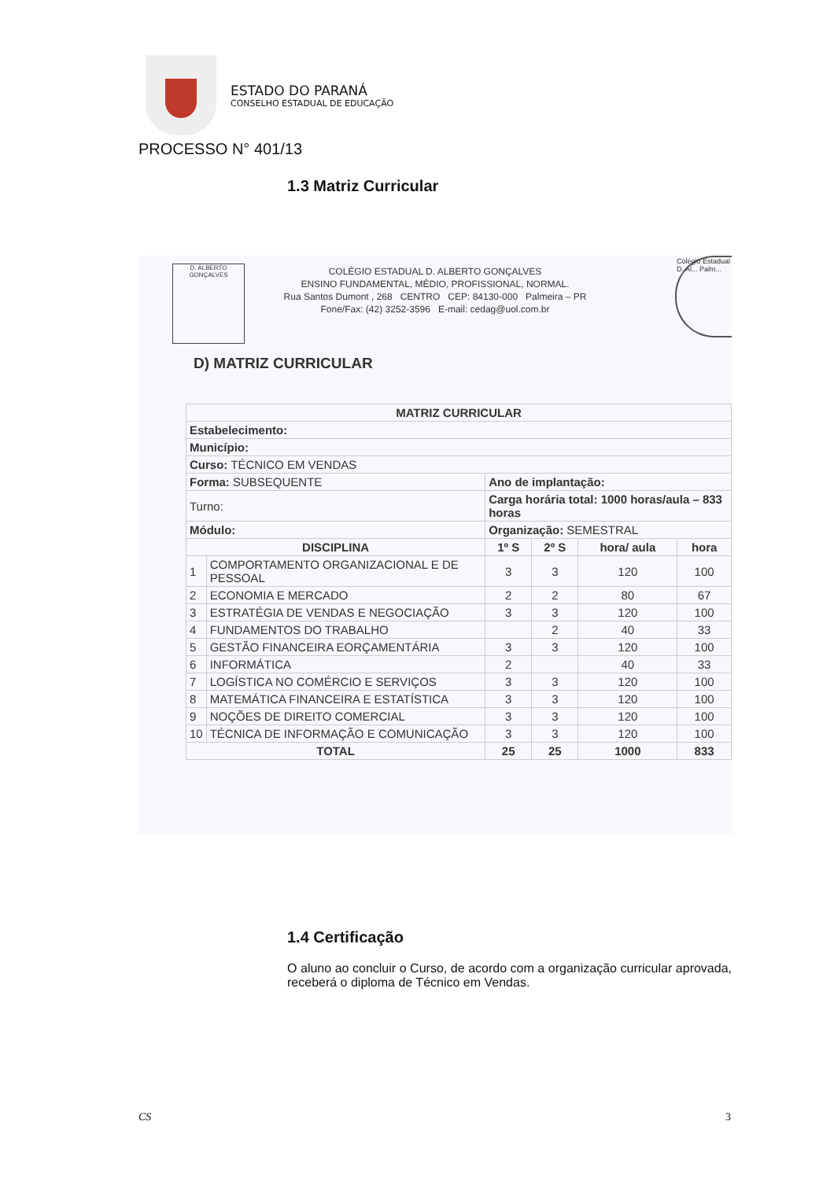ESTADO DO PARANÁ
CONSELHO ESTADUAL DE EDUCAÇÃO
PROCESSO N° 401/13
1.3 Matriz Curricular
D. ALBERTO GONÇALVES
Colégio Estadual D. Al... Palm...
COLÉGIO ESTADUAL D. ALBERTO GONÇALVES
ENSINO FUNDAMENTAL, MÉDIO, PROFISSIONAL, NORMAL.
Rua Santos Dumont , 268 CENTRO CEP: 84130-000 Palmeira – PR
Fone/Fax: (42) 3252-3596 E-mail: cedag@uol.com.br
D) MATRIZ CURRICULAR
| MATRIZ CURRICULAR | | | | | |
| --- | --- | --- | --- | --- | --- |
| Estabelecimento: | | | | | |
| Município: | | | | | |
| Curso: TÉCNICO EM VENDAS | | | | | |
| Forma: SUBSEQUENTE | | Ano de implantação: | | | |
| Turno: | | Carga horária total: 1000 horas/aula – 833 horas | | | |
| Módulo: | | Organização: SEMESTRAL | | | |
| DISCIPLINA | | 1º S | 2º S | hora/ aula | hora |
| 1 | COMPORTAMENTO ORGANIZACIONAL E DE PESSOAL | 3 | 3 | 120 | 100 |
| 2 | ECONOMIA E MERCADO | 2 | 2 | 80 | 67 |
| 3 | ESTRATÉGIA DE VENDAS E NEGOCIAÇÃO | 3 | 3 | 120 | 100 |
| 4 | FUNDAMENTOS DO TRABALHO | | 2 | 40 | 33 |
| 5 | GESTÃO FINANCEIRA EORÇAMENTÁRIA | 3 | 3 | 120 | 100 |
| 6 | INFORMÁTICA | 2 | | 40 | 33 |
| 7 | LOGÍSTICA NO COMÉRCIO E SERVIÇOS | 3 | 3 | 120 | 100 |
| 8 | MATEMÁTICA FINANCEIRA E ESTATÍSTICA | 3 | 3 | 120 | 100 |
| 9 | NOÇÕES DE DIREITO COMERCIAL | 3 | 3 | 120 | 100 |
| 10 | TÉCNICA DE INFORMAÇÃO E COMUNICAÇÃO | 3 | 3 | 120 | 100 |
| TOTAL | | 25 | 25 | 1000 | 833 |
1.4 Certificação
O aluno ao concluir o Curso, de acordo com a organização curricular aprovada, receberá o diploma de Técnico em Vendas.
CS 3